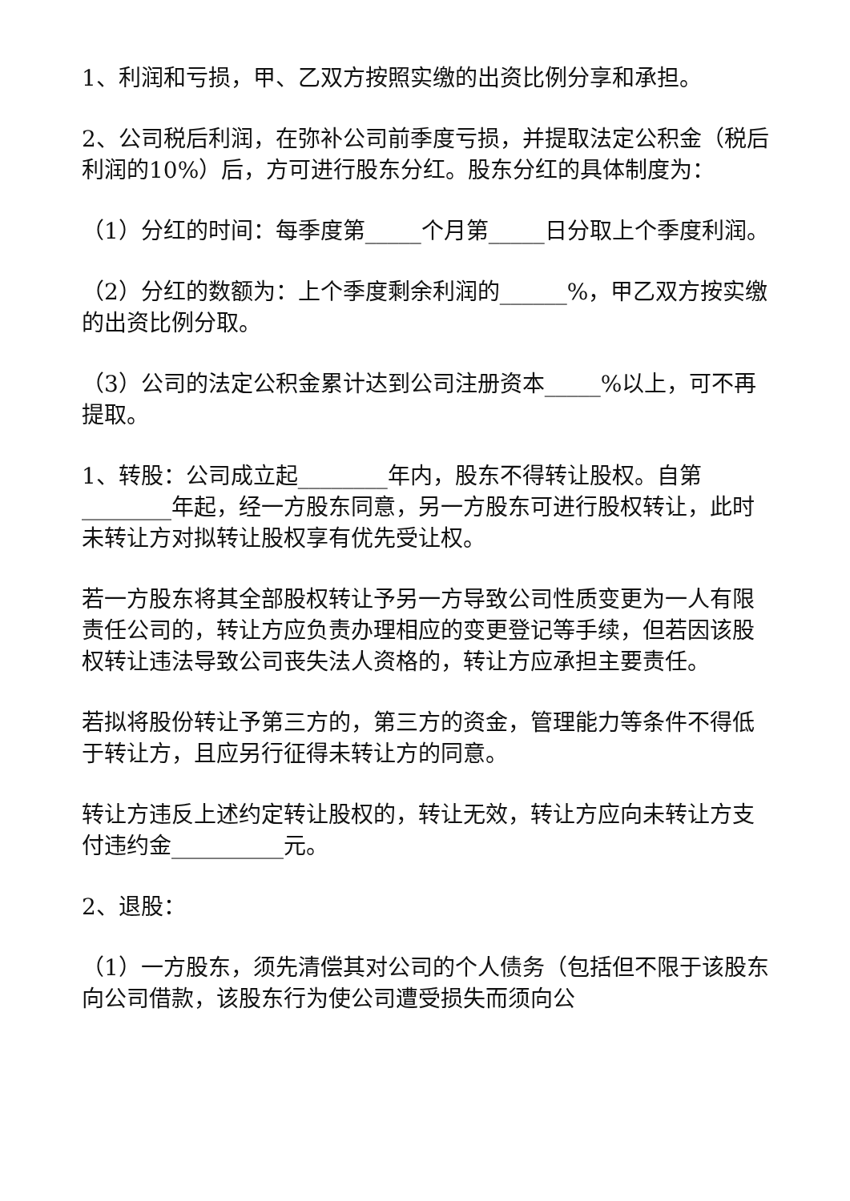1、利润和亏损，甲、乙双方按照实缴的出资比例分享和承担。
2、公司税后利润，在弥补公司前季度亏损，并提取法定公积金（税后利润的10%）后，方可进行股东分红。股东分红的具体制度为：
（1）分红的时间：每季度第_____个月第_____日分取上个季度利润。
（2）分红的数额为：上个季度剩余利润的______%，甲乙双方按实缴的出资比例分取。
（3）公司的法定公积金累计达到公司注册资本_____%以上，可不再提取。
1、转股：公司成立起________年内，股东不得转让股权。自第________年起，经一方股东同意，另一方股东可进行股权转让，此时未转让方对拟转让股权享有优先受让权。
若一方股东将其全部股权转让予另一方导致公司性质变更为一人有限责任公司的，转让方应负责办理相应的变更登记等手续，但若因该股权转让违法导致公司丧失法人资格的，转让方应承担主要责任。
若拟将股份转让予第三方的，第三方的资金，管理能力等条件不得低于转让方，且应另行征得未转让方的同意。
转让方违反上述约定转让股权的，转让无效，转让方应向未转让方支付违约金__________元。
2、退股：
（1）一方股东，须先清偿其对公司的个人债务（包括但不限于该股东向公司借款，该股东行为使公司遭受损失而须向公